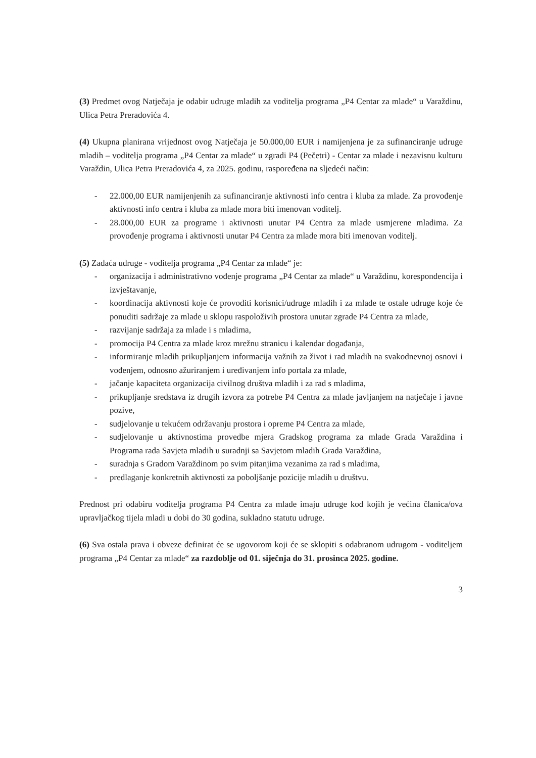(3) Predmet ovog Natječaja je odabir udruge mladih za voditelja programa „P4 Centar za mlade“ u Varaždinu, Ulica Petra Preradovića 4.
(4) Ukupna planirana vrijednost ovog Natječaja je 50.000,00 EUR i namijenjena je za sufinanciranje udruge mladih – voditelja programa „P4 Centar za mlade“ u zgradi P4 (Pečetri) - Centar za mlade i nezavisnu kulturu Varaždin, Ulica Petra Preradovića 4, za 2025. godinu, raspoređena na sljedeći način:
- 22.000,00 EUR namijenjenih za sufinanciranje aktivnosti info centra i kluba za mlade. Za provođenje aktivnosti info centra i kluba za mlade mora biti imenovan voditelj.
- 28.000,00 EUR za programe i aktivnosti unutar P4 Centra za mlade usmjerene mladima. Za provođenje programa i aktivnosti unutar P4 Centra za mlade mora biti imenovan voditelj.
(5) Zadaća udruge - voditelja programa „P4 Centar za mlade“ je:
- organizacija i administrativno vođenje programa „P4 Centar za mlade“ u Varaždinu, korespondencija i izvještavanje,
- koordinacija aktivnosti koje će provoditi korisnici/udruge mladih i za mlade te ostale udruge koje će ponuditi sadržaje za mlade u sklopu raspoloživih prostora unutar zgrade P4 Centra za mlade,
- razvijanje sadržaja za mlade i s mladima,
- promocija P4 Centra za mlade kroz mrežnu stranicu i kalendar događanja,
- informiranje mladih prikupljanjem informacija važnih za život i rad mladih na svakodnevnoj osnovi i vođenjem, odnosno ažuriranjem i uređivanjem info portala za mlade,
- jačanje kapaciteta organizacija civilnog društva mladih i za rad s mladima,
- prikupljanje sredstava iz drugih izvora za potrebe P4 Centra za mlade javljanjem na natječaje i javne pozive,
- sudjelovanje u tekućem održavanju prostora i opreme P4 Centra za mlade,
- sudjelovanje u aktivnostima provedbe mjera Gradskog programa za mlade Grada Varaždina i Programa rada Savjeta mladih u suradnji sa Savjetom mladih Grada Varaždina,
- suradnja s Gradom Varaždinom po svim pitanjima vezanima za rad s mladima,
- predlaganje konkretnih aktivnosti za poboljšanje pozicije mladih u društvu.
Prednost pri odabiru voditelja programa P4 Centra za mlade imaju udruge kod kojih je većina članica/ova upravljačkog tijela mladi u dobi do 30 godina, sukladno statutu udruge.
(6) Sva ostala prava i obveze definirat će se ugovorom koji će se sklopiti s odabranom udrugom - voditeljem programa „P4 Centar za mlade“ za razdoblje od 01. siječnja do 31. prosinca 2025. godine.
3